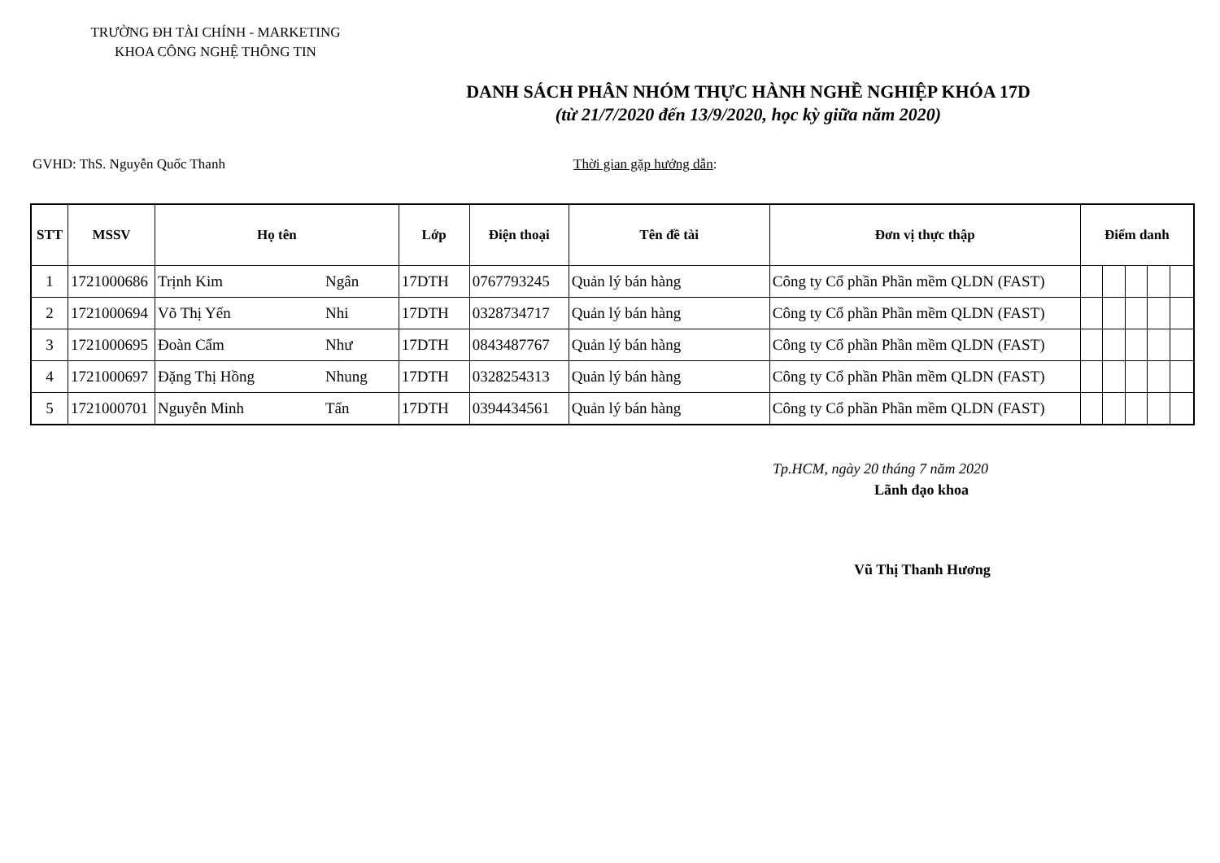TRƯỜNG ĐH TÀI CHÍNH - MARKETING
KHOA CÔNG NGHỆ THÔNG TIN
DANH SÁCH PHÂN NHÓM THỰC HÀNH NGHỀ NGHIỆP KHÓA 17D
(từ 21/7/2020 đến 13/9/2020, học kỳ giữa năm 2020)
GVHD: ThS. Nguyễn Quốc Thanh Thời gian gặp hướng dẫn:
| STT | MSSV | Họ tên | | Lớp | Điện thoại | Tên đề tài | Đơn vị thực thập | Điểm danh | | | | |
| --- | --- | --- | --- | --- | --- | --- | --- | --- | --- | --- | --- | --- |
| 1 | 1721000686 | Trịnh Kim | Ngân | 17DTH | 0767793245 | Quản lý bán hàng | Công ty Cổ phần Phần mềm QLDN (FAST) | | | | | |
| 2 | 1721000694 | Võ Thị Yến | Nhi | 17DTH | 0328734717 | Quản lý bán hàng | Công ty Cổ phần Phần mềm QLDN (FAST) | | | | | |
| 3 | 1721000695 | Đoàn Cẩm | Như | 17DTH | 0843487767 | Quản lý bán hàng | Công ty Cổ phần Phần mềm QLDN (FAST) | | | | | |
| 4 | 1721000697 | Đặng Thị Hồng | Nhung | 17DTH | 0328254313 | Quản lý bán hàng | Công ty Cổ phần Phần mềm QLDN (FAST) | | | | | |
| 5 | 1721000701 | Nguyễn Minh | Tấn | 17DTH | 0394434561 | Quản lý bán hàng | Công ty Cổ phần Phần mềm QLDN (FAST) | | | | | |
Tp.HCM, ngày 20 tháng 7 năm 2020
Lãnh đạo khoa
Vũ Thị Thanh Hương